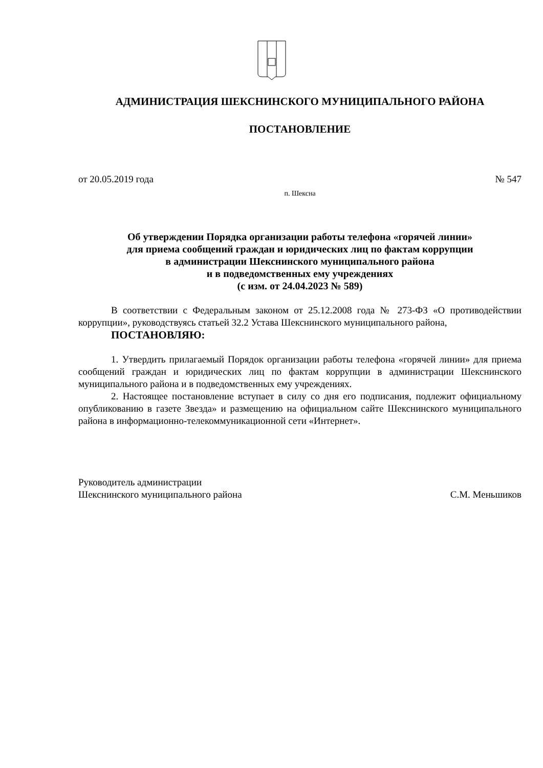АДМИНИСТРАЦИЯ ШЕКСНИНСКОГО МУНИЦИПАЛЬНОГО РАЙОНА
ПОСТАНОВЛЕНИЕ
от 20.05.2019 года № 547
п. Шексна
Об утверждении Порядка организации работы телефона «горячей линии»
для приема сообщений граждан и юридических лиц по фактам коррупции
в администрации Шекснинского муниципального района
и в подведомственных ему учреждениях
(с изм. от 24.04.2023 № 589)
В соответствии с Федеральным законом от 25.12.2008 года № 273-ФЗ «О противодействии коррупции», руководствуясь статьей 32.2 Устава Шекснинского муниципального района,
ПОСТАНОВЛЯЮ:
1. Утвердить прилагаемый Порядок организации работы телефона «горячей линии» для приема сообщений граждан и юридических лиц по фактам коррупции в администрации Шекснинского муниципального района и в подведомственных ему учреждениях.
2. Настоящее постановление вступает в силу со дня его подписания, подлежит официальному опубликованию в газете Звезда» и размещению на официальном сайте Шекснинского муниципального района в информационно-телекоммуникационной сети «Интернет».
Руководитель администрации
Шекснинского муниципального района
С.М. Меньшиков